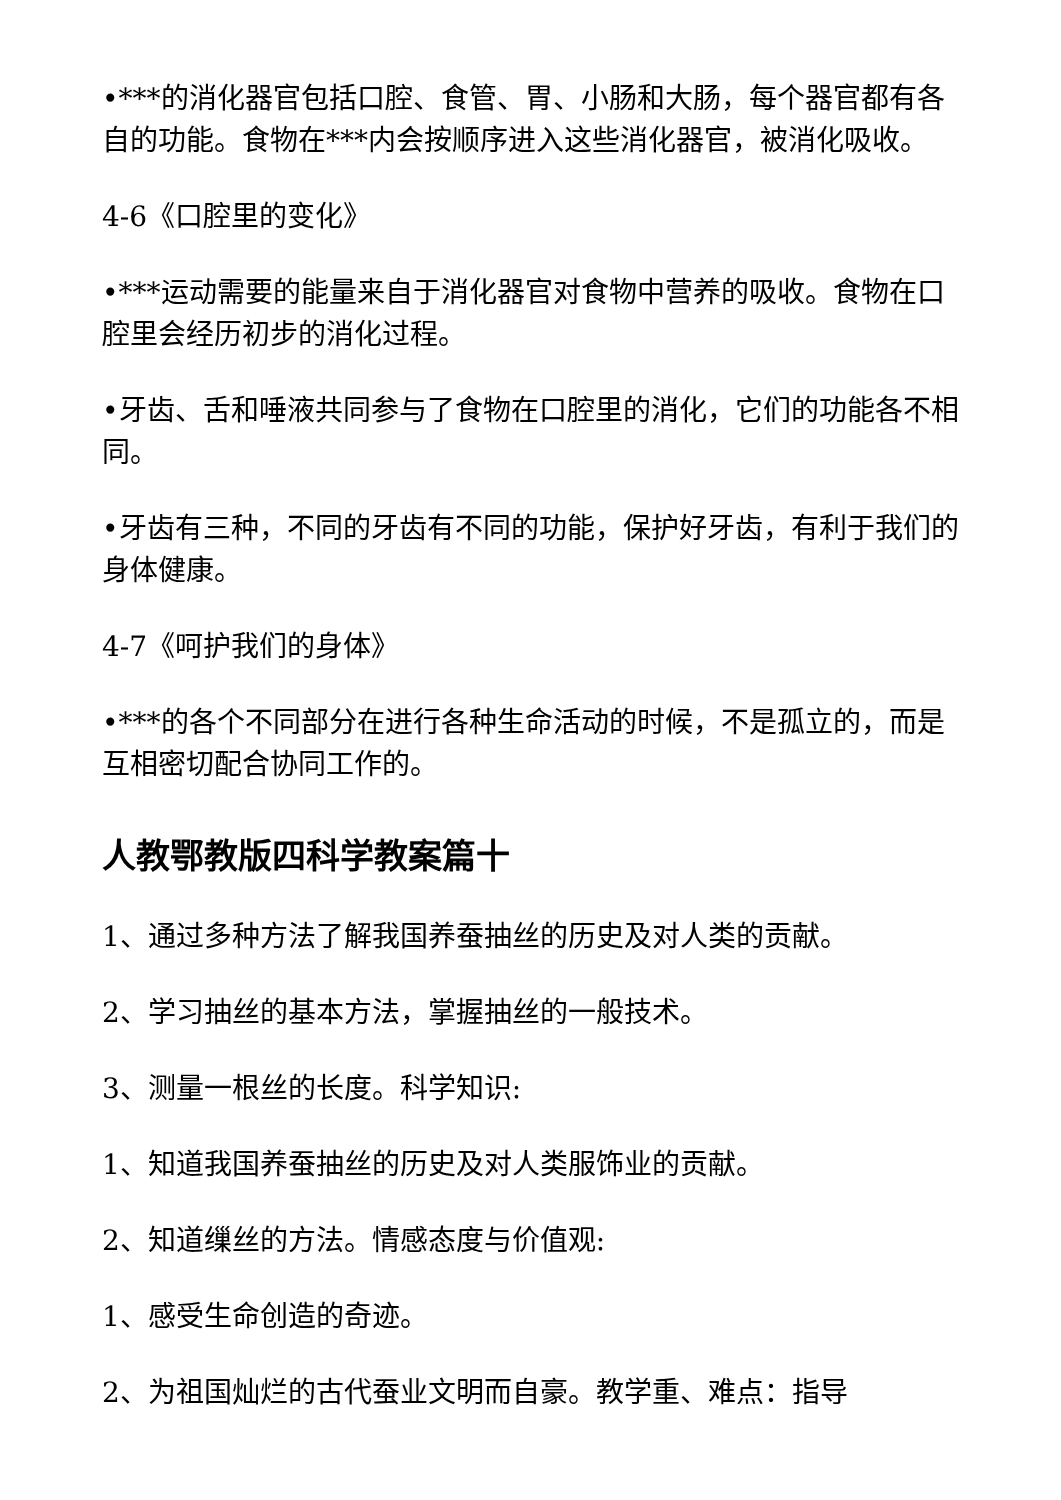•***的消化器官包括口腔、食管、胃、小肠和大肠，每个器官都有各自的功能。食物在***内会按顺序进入这些消化器官，被消化吸收。
4-6《口腔里的变化》
•***运动需要的能量来自于消化器官对食物中营养的吸收。食物在口腔里会经历初步的消化过程。
•牙齿、舌和唾液共同参与了食物在口腔里的消化，它们的功能各不相同。
•牙齿有三种，不同的牙齿有不同的功能，保护好牙齿，有利于我们的身体健康。
4-7《呵护我们的身体》
•***的各个不同部分在进行各种生命活动的时候，不是孤立的，而是互相密切配合协同工作的。
人教鄂教版四科学教案篇十
1、通过多种方法了解我国养蚕抽丝的历史及对人类的贡献。
2、学习抽丝的基本方法，掌握抽丝的一般技术。
3、测量一根丝的长度。科学知识:
1、知道我国养蚕抽丝的历史及对人类服饰业的贡献。
2、知道缫丝的方法。情感态度与价值观:
1、感受生命创造的奇迹。
2、为祖国灿烂的古代蚕业文明而自豪。教学重、难点：指导